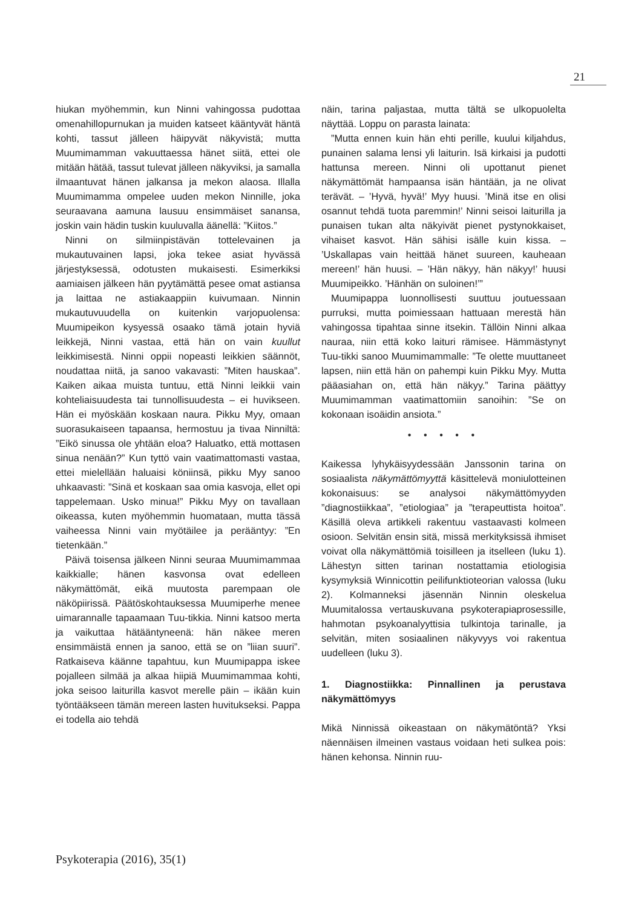21
hiukan myöhemmin, kun Ninni vahingossa pudottaa omenahillopurnukan ja muiden katseet kääntyvät häntä kohti, tassut jälleen häipyvät näkyvistä; mutta Muumimamman vakuuttaessa hänet siitä, ettei ole mitään hätää, tassut tulevat jälleen näkyviksi, ja samalla ilmaantuvat hänen jalkansa ja mekon alaosa. Illalla Muumimamma ompelee uuden mekon Ninnille, joka seuraavana aamuna lausuu ensimmäiset sanansa, joskin vain hädin tuskin kuuluvalla äänellä: ”Kiitos.”
Ninni on silmiinpistävän tottelevainen ja mukautuvainen lapsi, joka tekee asiat hyvässä järjestyksessä, odotusten mukaisesti. Esimerkiksi aamiaisen jälkeen hän pyytämättä pesee omat astiansa ja laittaa ne astiakaappiin kuivumaan. Ninnin mukautuvuudella on kuitenkin varjopuolensa: Muumipeikon kysyessä osaako tämä jotain hyviä leikkejä, Ninni vastaa, että hän on vain kuullut leikkimisestä. Ninni oppii nopeasti leikkien säännöt, noudattaa niitä, ja sanoo vakavasti: ”Miten hauskaa”. Kaiken aikaa muista tuntuu, että Ninni leikkii vain kohteliaisuudesta tai tunnollisuudesta – ei huvikseen. Hän ei myöskään koskaan naura. Pikku Myy, omaan suorasukaiseen tapaansa, hermostuu ja tivaa Ninniltä: ”Eikö sinussa ole yhtään eloa? Haluatko, että mottasen sinua nenään?” Kun tyttö vain vaatimattomasti vastaa, ettei mielellään haluaisi köniinsä, pikku Myy sanoo uhkaavasti: ”Sinä et koskaan saa omia kasvoja, ellet opi tappelemaan. Usko minua!” Pikku Myy on tavallaan oikeassa, kuten myöhemmin huomataan, mutta tässä vaiheessa Ninni vain myötäilee ja perääntyy: ”En tietenkään.”
Päivä toisensa jälkeen Ninni seuraa Muumimammaa kaikkialle; hänen kasvonsa ovat edelleen näkymättömät, eikä muutosta parempaan ole näköpiirissä. Päätöskohtauksessa Muumiperhe menee uimarannalle tapaamaan Tuu-tikkia. Ninni katsoo merta ja vaikuttaa hätääntyneenä: hän näkee meren ensimmäistä ennen ja sanoo, että se on ”liian suuri”. Ratkaiseva käänne tapahtuu, kun Muumipappa iskee pojalleen silmää ja alkaa hiipiä Muumimammaa kohti, joka seisoo laiturilla kasvot merelle päin – ikään kuin työntääkseen tämän mereen lasten huvitukseksi. Pappa ei todella aio tehdä
näin, tarina paljastaa, mutta tältä se ulkopuolelta näyttää. Loppu on parasta lainata:
”Mutta ennen kuin hän ehti perille, kuului kiljahdus, punainen salama lensi yli laiturin. Isä kirkaisi ja pudotti hattunsa mereen. Ninni oli upottanut pienet näkymättömät hampaansa isän häntään, ja ne olivat terävät. – ’Hyvä, hyvä!’ Myy huusi. ’Minä itse en olisi osannut tehdä tuota paremmin!’ Ninni seisoi laiturilla ja punaisen tukan alta näkyivät pienet pystynokkaiset, vihaiset kasvot. Hän sähisi isälle kuin kissa. – ’Uskallapas vain heittää hänet suureen, kauheaan mereen!’ hän huusi. – ’Hän näkyy, hän näkyy!’ huusi Muumipeikko. ’Hänhän on suloinen!’”
Muumipappa luonnollisesti suuttuu joutuessaan purruksi, mutta poimiessaan hattuaan merestä hän vahingossa tipahtaa sinne itsekin. Tällöin Ninni alkaa nauraa, niin että koko laituri rämisee. Hämmästynyt Tuu-tikki sanoo Muumimammalle: ”Te olette muuttaneet lapsen, niin että hän on pahempi kuin Pikku Myy. Mutta pääasiahan on, että hän näkyy.” Tarina päättyy Muumimamman vaatimattomiin sanoihin: ”Se on kokonaan isoäidin ansiota.”
• • • • •
Kaikessa lyhykäisyydessään Janssonin tarina on sosiaalista näkymättömyyttä käsittelevä moniulotteinen kokonaisuus: se analysoi näkymättömyyden ”diagnostiikkaa”, ”etiologiaa” ja ”terapeuttista hoitoa”. Käsillä oleva artikkeli rakentuu vastaavasti kolmeen osioon. Selvitän ensin sitä, missä merkityksissä ihmiset voivat olla näkymättömiä toisilleen ja itselleen (luku 1). Lähestyn sitten tarinan nostattamia etiologisia kysymyksiä Winnicottin peilifunktioteorian valossa (luku 2). Kolmanneksi jäsennän Ninnin oleskelua Muumitalossa vertauskuvana psykoterapiaprosessille, hahmotan psykoanalyyttisia tulkintoja tarinalle, ja selvitän, miten sosiaalinen näkyvyys voi rakentua uudelleen (luku 3).
1. Diagnostiikka: Pinnallinen ja perustava näkymättömyys
Mikä Ninnissä oikeastaan on näkymätöntä? Yksi näennäisen ilmeinen vastaus voidaan heti sulkea pois: hänen kehonsa. Ninnin ruu-
Psykoterapia (2016), 35(1)